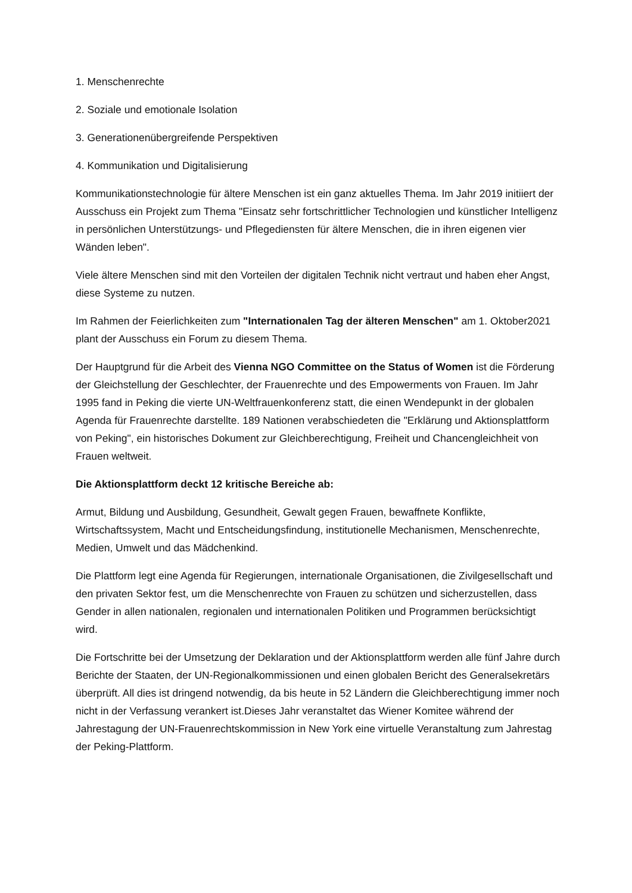1. Menschenrechte
2. Soziale und emotionale Isolation
3. Generationenübergreifende Perspektiven
4. Kommunikation und Digitalisierung
Kommunikationstechnologie für ältere Menschen ist ein ganz aktuelles Thema. Im Jahr 2019 initiiert der Ausschuss ein Projekt zum Thema "Einsatz sehr fortschrittlicher Technologien und künstlicher Intelligenz in persönlichen Unterstützungs- und Pflegediensten für ältere Menschen, die in ihren eigenen vier Wänden leben".
Viele ältere Menschen sind mit den Vorteilen der digitalen Technik nicht vertraut und haben eher Angst, diese Systeme zu nutzen.
Im Rahmen der Feierlichkeiten zum "Internationalen Tag der älteren Menschen" am 1. Oktober2021 plant der Ausschuss ein Forum zu diesem Thema.
Der Hauptgrund für die Arbeit des Vienna NGO Committee on the Status of Women ist die Förderung der Gleichstellung der Geschlechter, der Frauenrechte und des Empowerments von Frauen. Im Jahr 1995 fand in Peking die vierte UN-Weltfrauenkonferenz statt, die einen Wendepunkt in der globalen Agenda für Frauenrechte darstellte. 189 Nationen verabschiedeten die "Erklärung und Aktionsplattform von Peking", ein historisches Dokument zur Gleichberechtigung, Freiheit und Chancengleichheit von Frauen weltweit.
Die Aktionsplattform deckt 12 kritische Bereiche ab:
Armut, Bildung und Ausbildung, Gesundheit, Gewalt gegen Frauen, bewaffnete Konflikte, Wirtschaftssystem, Macht und Entscheidungsfindung, institutionelle Mechanismen, Menschenrechte, Medien, Umwelt und das Mädchenkind.
Die Plattform legt eine Agenda für Regierungen, internationale Organisationen, die Zivilgesellschaft und den privaten Sektor fest, um die Menschenrechte von Frauen zu schützen und sicherzustellen, dass Gender in allen nationalen, regionalen und internationalen Politiken und Programmen berücksichtigt wird.
Die Fortschritte bei der Umsetzung der Deklaration und der Aktionsplattform werden alle fünf Jahre durch Berichte der Staaten, der UN-Regionalkommissionen und einen globalen Bericht des Generalsekretärs überprüft. All dies ist dringend notwendig, da bis heute in 52 Ländern die Gleichberechtigung immer noch nicht in der Verfassung verankert ist.Dieses Jahr veranstaltet das Wiener Komitee während der Jahrestagung der UN-Frauenrechtskommission in New York eine virtuelle Veranstaltung zum Jahrestag der Peking-Plattform.